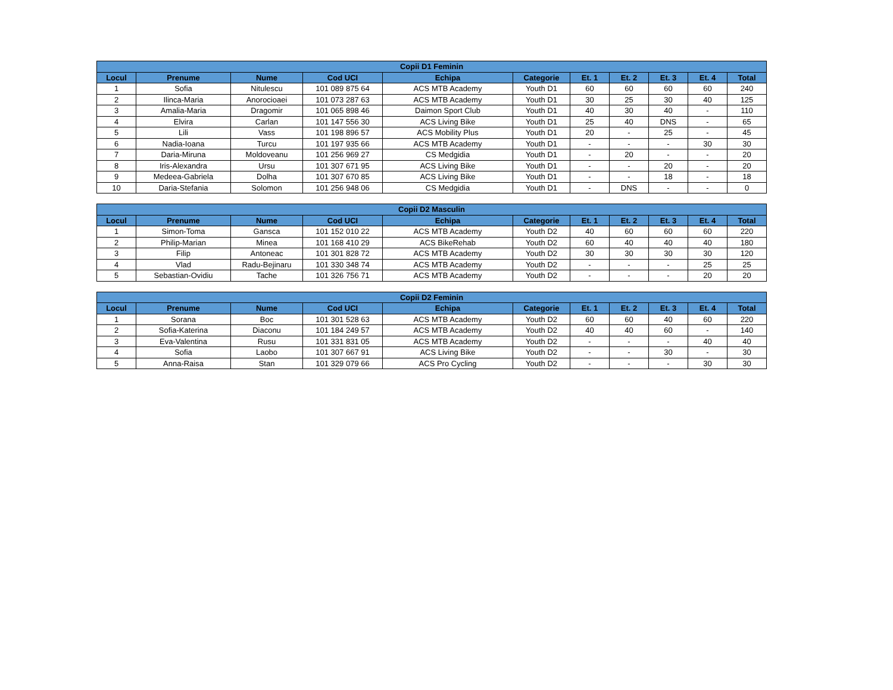| Copii D1 Feminin | | | | | | | | | | |
| --- | --- | --- | --- | --- | --- | --- | --- | --- | --- | --- |
| Locul | Prenume | Nume | Cod UCI | Echipa | Categorie | Et. 1 | Et. 2 | Et. 3 | Et. 4 | Total |
| 1 | Sofia | Nitulescu | 101 089 875 64 | ACS MTB Academy | Youth D1 | 60 | 60 | 60 | 60 | 240 |
| 2 | Ilinca-Maria | Anorocioaei | 101 073 287 63 | ACS MTB Academy | Youth D1 | 30 | 25 | 30 | 40 | 125 |
| 3 | Amalia-Maria | Dragomir | 101 065 898 46 | Daimon Sport Club | Youth D1 | 40 | 30 | 40 | - | 110 |
| 4 | Elvira | Carlan | 101 147 556 30 | ACS Living Bike | Youth D1 | 25 | 40 | DNS | - | 65 |
| 5 | Lili | Vass | 101 198 896 57 | ACS Mobility Plus | Youth D1 | 20 | - | 25 | - | 45 |
| 6 | Nadia-Ioana | Turcu | 101 197 935 66 | ACS MTB Academy | Youth D1 | - | - | - | 30 | 30 |
| 7 | Daria-Miruna | Moldoveanu | 101 256 969 27 | CS Medgidia | Youth D1 | - | 20 | - | - | 20 |
| 8 | Iris-Alexandra | Ursu | 101 307 671 95 | ACS Living Bike | Youth D1 | - | - | 20 | - | 20 |
| 9 | Medeea-Gabriela | Dolha | 101 307 670 85 | ACS Living Bike | Youth D1 | - | - | 18 | - | 18 |
| 10 | Daria-Stefania | Solomon | 101 256 948 06 | CS Medgidia | Youth D1 | - | DNS | - | - | 0 |
| Copii D2 Masculin | | | | | | | | | | |
| --- | --- | --- | --- | --- | --- | --- | --- | --- | --- | --- |
| Locul | Prenume | Nume | Cod UCI | Echipa | Categorie | Et. 1 | Et. 2 | Et. 3 | Et. 4 | Total |
| 1 | Simon-Toma | Gansca | 101 152 010 22 | ACS MTB Academy | Youth D2 | 40 | 60 | 60 | 60 | 220 |
| 2 | Philip-Marian | Minea | 101 168 410 29 | ACS BikeRehab | Youth D2 | 60 | 40 | 40 | 40 | 180 |
| 3 | Filip | Antoneac | 101 301 828 72 | ACS MTB Academy | Youth D2 | 30 | 30 | 30 | 30 | 120 |
| 4 | Vlad | Radu-Bejinaru | 101 330 348 74 | ACS MTB Academy | Youth D2 | - | - | - | 25 | 25 |
| 5 | Sebastian-Ovidiu | Tache | 101 326 756 71 | ACS MTB Academy | Youth D2 | - | - | - | 20 | 20 |
| Copii D2 Feminin | | | | | | | | | | |
| --- | --- | --- | --- | --- | --- | --- | --- | --- | --- | --- |
| Locul | Prenume | Nume | Cod UCI | Echipa | Categorie | Et. 1 | Et. 2 | Et. 3 | Et. 4 | Total |
| 1 | Sorana | Boc | 101 301 528 63 | ACS MTB Academy | Youth D2 | 60 | 60 | 40 | 60 | 220 |
| 2 | Sofia-Katerina | Diaconu | 101 184 249 57 | ACS MTB Academy | Youth D2 | 40 | 40 | 60 | - | 140 |
| 3 | Eva-Valentina | Rusu | 101 331 831 05 | ACS MTB Academy | Youth D2 | - | - | - | 40 | 40 |
| 4 | Sofia | Laobo | 101 307 667 91 | ACS Living Bike | Youth D2 | - | - | 30 | - | 30 |
| 5 | Anna-Raisa | Stan | 101 329 079 66 | ACS Pro Cycling | Youth D2 | - | - | - | 30 | 30 |